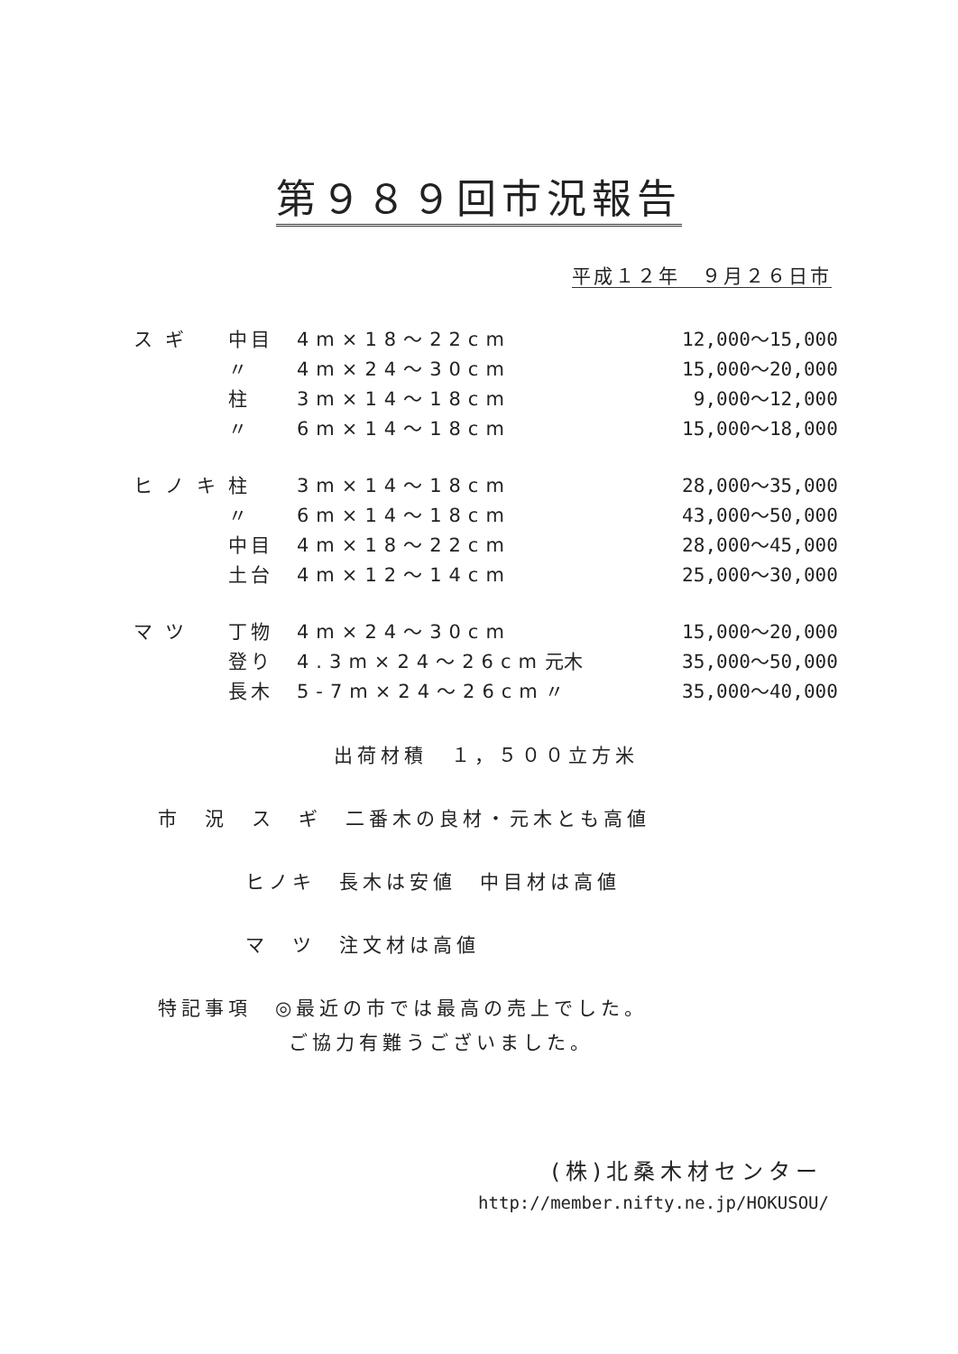第９８９回市況報告
平成１２年　９月２６日市
| スギ | 中目 | 4m×18～22cm | | 12,000～15,000 |
| | 〃 | 4m×24～30cm | | 15,000～20,000 |
| | 柱 | 3m×14～18cm | | 9,000～12,000 |
| | 〃 | 6m×14～18cm | | 15,000～18,000 |
| ヒノキ | 柱 | 3m×14～18cm | | 28,000～35,000 |
| | 〃 | 6m×14～18cm | | 43,000～50,000 |
| | 中目 | 4m×18～22cm | | 28,000～45,000 |
| | 土台 | 4m×12～14cm | | 25,000～30,000 |
| マツ | 丁物 | 4m×24～30cm | | 15,000～20,000 |
| | 登り | 4.3m×24～26cm | 元木 | 35,000～50,000 |
| | 長木 | 5-7m×24～26cm | 〃 | 35,000～40,000 |
出荷材積　１，５００立方米
市　況　ス　ギ　二番木の良材・元木とも高値
ヒノキ　長木は安値　中目材は高値
マ　ツ　注文材は高値
特記事項　◎最近の市では最高の売上でした。
ご協力有難うございました。
(株)北桑木材センター
http://member.nifty.ne.jp/HOKUSOU/